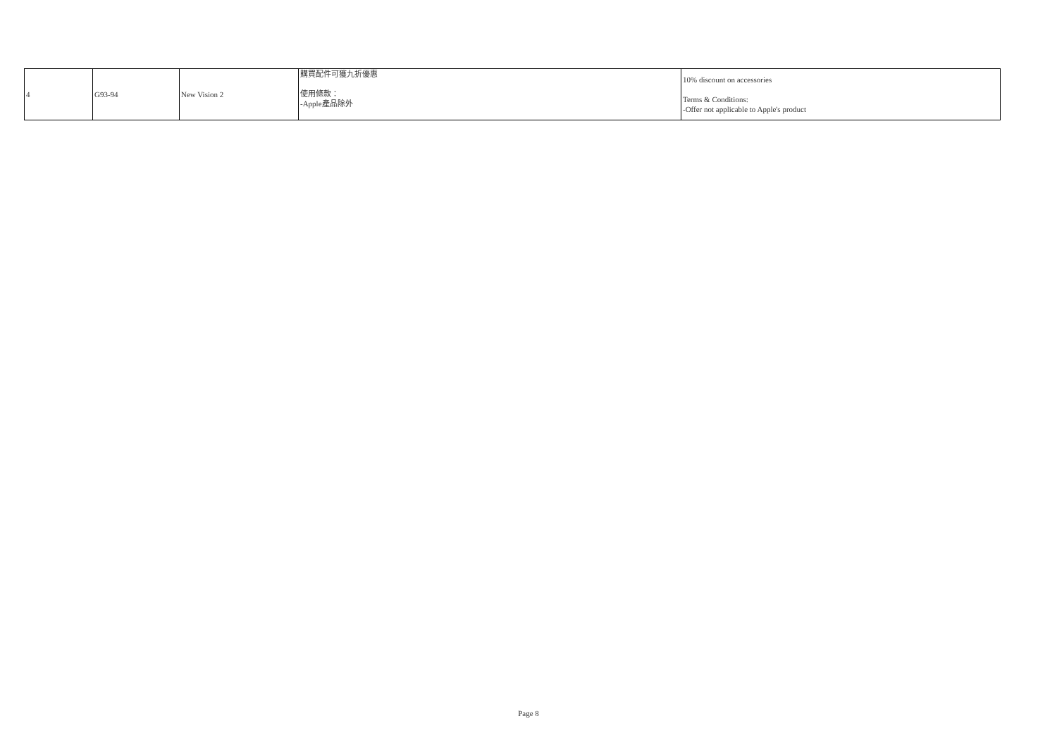| 4 | G93-94 | New Vision 2 | 購買配件可獲九折優惠 使用條款： -Apple產品除外 | 10% discount on accessories Terms & Conditions: -Offer not applicable to Apple's product |
Page 8